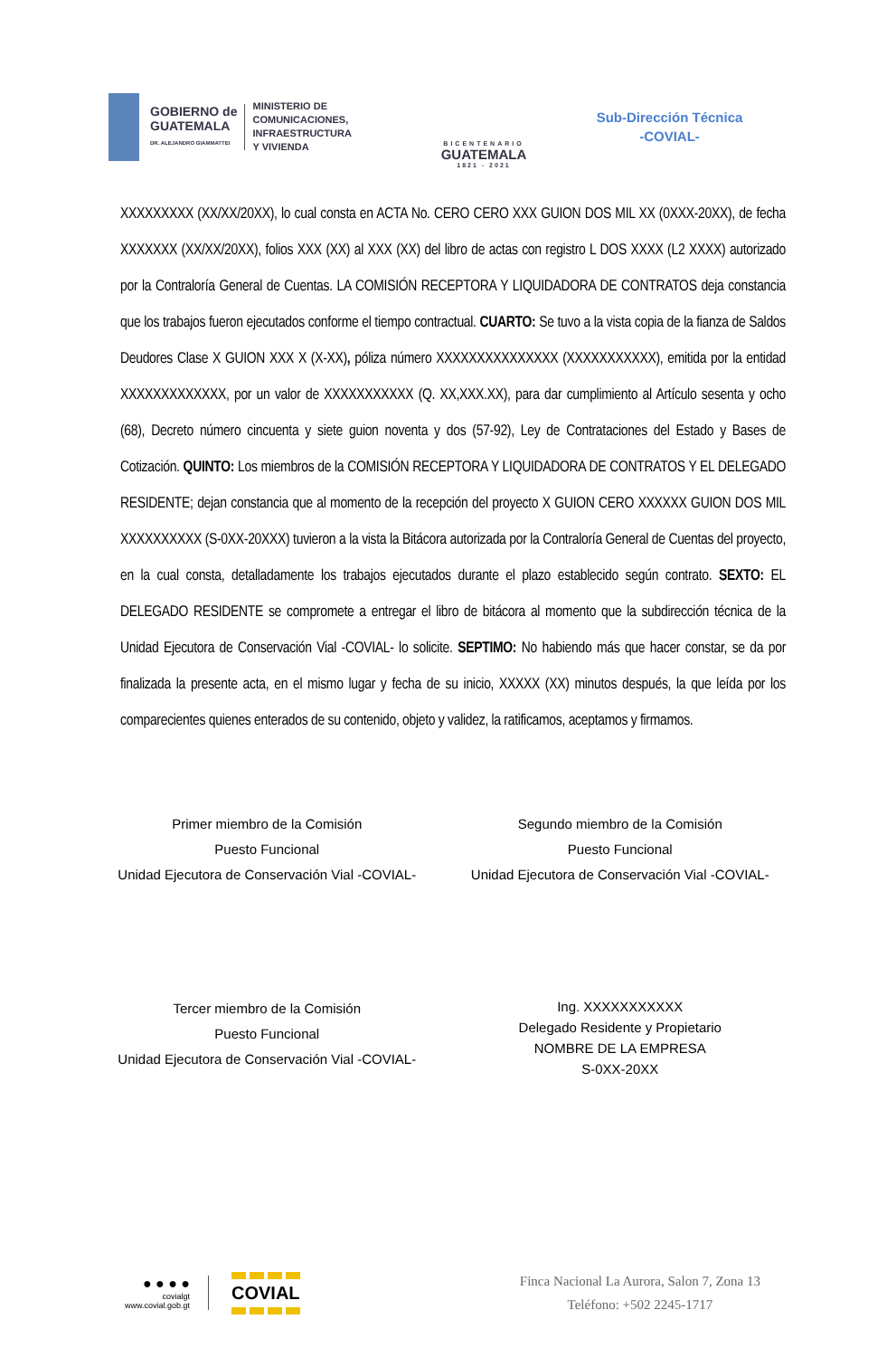GOBIERNO de
GUATEMALA
DR. ALEJANDRO GIAMMATTEI
MINISTERIO DE
COMUNICACIONES,
INFRAESTRUCTURA
Y VIVIENDA
BICENTENARIO
GUATEMALA
1821 - 2021
Sub-Dirección Técnica
-COVIAL-
XXXXXXXXX (XX/XX/20XX), lo cual consta en ACTA No. CERO CERO XXX GUION DOS MIL XX (0XXX-20XX), de fecha XXXXXXX (XX/XX/20XX), folios XXX (XX) al XXX (XX) del libro de actas con registro L DOS XXXX (L2 XXXX) autorizado por la Contraloría General de Cuentas. LA COMISIÓN RECEPTORA Y LIQUIDADORA DE CONTRATOS deja constancia que los trabajos fueron ejecutados conforme el tiempo contractual. CUARTO: Se tuvo a la vista copia de la fianza de Saldos Deudores Clase X GUION XXX X (X-XX), póliza número XXXXXXXXXXXXXXX (XXXXXXXXXXX), emitida por la entidad XXXXXXXXXXXXX, por un valor de XXXXXXXXXXX (Q. XX,XXX.XX), para dar cumplimiento al Artículo sesenta y ocho (68), Decreto número cincuenta y siete guion noventa y dos (57-92), Ley de Contrataciones del Estado y Bases de Cotización. QUINTO: Los miembros de la COMISIÓN RECEPTORA Y LIQUIDADORA DE CONTRATOS Y EL DELEGADO RESIDENTE; dejan constancia que al momento de la recepción del proyecto X GUION CERO XXXXXX GUION DOS MIL XXXXXXXXXX (S-0XX-20XXX) tuvieron a la vista la Bitácora autorizada por la Contraloría General de Cuentas del proyecto, en la cual consta, detalladamente los trabajos ejecutados durante el plazo establecido según contrato. SEXTO: EL DELEGADO RESIDENTE se compromete a entregar el libro de bitácora al momento que la subdirección técnica de la Unidad Ejecutora de Conservación Vial -COVIAL- lo solicite. SEPTIMO: No habiendo más que hacer constar, se da por finalizada la presente acta, en el mismo lugar y fecha de su inicio, XXXXX (XX) minutos después, la que leída por los comparecientes quienes enterados de su contenido, objeto y validez, la ratificamos, aceptamos y firmamos.
Primer miembro de la Comisión
Puesto Funcional
Unidad Ejecutora de Conservación Vial -COVIAL-
Segundo miembro de la Comisión
Puesto Funcional
Unidad Ejecutora de Conservación Vial -COVIAL-
Tercer miembro de la Comisión
Puesto Funcional
Unidad Ejecutora de Conservación Vial -COVIAL-
Ing. XXXXXXXXXXX
Delegado Residente y Propietario
NOMBRE DE LA EMPRESA
S-0XX-20XX
● ● ● ●
covialgt
www.covial.gob.gt
COVIAL
Finca Nacional La Aurora, Salon 7, Zona 13
Teléfono: +502 2245-1717